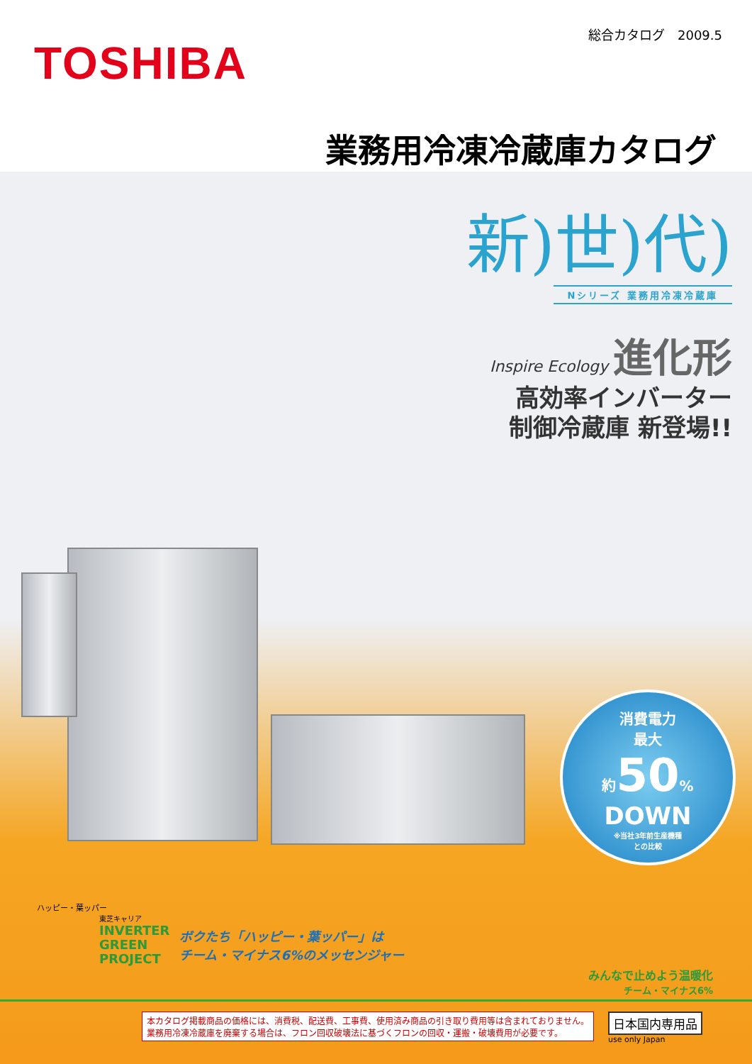総合カタログ　2009.5
TOSHIBA
業務用冷凍冷蔵庫カタログ
新)世)代)
Nシリーズ 業務用冷凍冷蔵庫
Inspire Ecology 進化形
高効率インバーター
制御冷蔵庫 新登場!!
消費電力
最大
約50%
DOWN
※当社3年前生産機種
との比較
ハッピー・葉ッパー
東芝キャリア
INVERTER
GREEN
PROJECT
ボクたち「ハッピー・葉ッパー」は
チーム・マイナス6%のメッセンジャー
みんなで止めよう温暖化
チーム・マイナス6%
本カタログ掲載商品の価格には、消費税、配送費、工事費、使用済み商品の引き取り費用等は含まれておりません。
業務用冷凍冷蔵庫を廃棄する場合は、フロン回収破壊法に基づくフロンの回収・運搬・破壊費用が必要です。
日本国内専用品
use only Japan